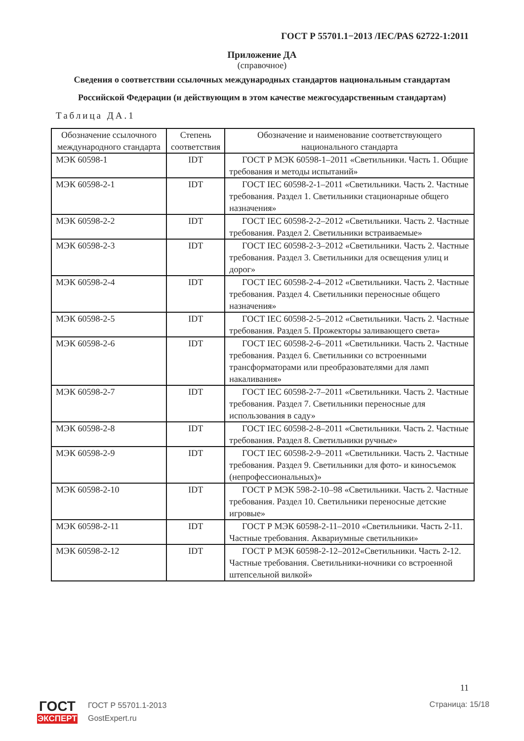ГОСТ Р 55701.1−2013 /IEC/PAS 62722-1:2011
Приложение ДА
(справочное)
Сведения о соответствии ссылочных международных стандартов национальным стандартам Российской Федерации (и действующим в этом качестве межгосударственным стандартам)
Таблица ДА.1
| Обозначение ссылочного международного стандарта | Степень соответствия | Обозначение и наименование соответствующего национального стандарта |
| --- | --- | --- |
| МЭК 60598-1 | IDT | ГОСТ Р МЭК 60598-1–2011 «Светильники. Часть 1. Общие требования и методы испытаний» |
| МЭК 60598-2-1 | IDT | ГОСТ IEC 60598-2-1–2011 «Светильники. Часть 2. Частные требования. Раздел 1. Светильники стационарные общего назначения» |
| МЭК 60598-2-2 | IDT | ГОСТ IEC 60598-2-2–2012 «Светильники. Часть 2. Частные требования. Раздел 2. Светильники встраиваемые» |
| МЭК 60598-2-3 | IDT | ГОСТ IEC 60598-2-3–2012 «Светильники. Часть 2. Частные требования. Раздел 3. Светильники для освещения улиц и дорог» |
| МЭК 60598-2-4 | IDT | ГОСТ IEC 60598-2-4–2012 «Светильники. Часть 2. Частные требования. Раздел 4. Светильники переносные общего назначения» |
| МЭК 60598-2-5 | IDT | ГОСТ IEC 60598-2-5–2012 «Светильники. Часть 2. Частные требования. Раздел 5. Прожекторы заливающего света» |
| МЭК 60598-2-6 | IDT | ГОСТ IEC 60598-2-6–2011 «Светильники. Часть 2. Частные требования. Раздел 6. Светильники со встроенными трансформаторами или преобразователями для ламп накаливания» |
| МЭК 60598-2-7 | IDT | ГОСТ IEC 60598-2-7–2011 «Светильники. Часть 2. Частные требования. Раздел 7. Светильники переносные для использования в саду» |
| МЭК 60598-2-8 | IDT | ГОСТ IEC 60598-2-8–2011 «Светильники. Часть 2. Частные требования. Раздел 8. Светильники ручные» |
| МЭК 60598-2-9 | IDT | ГОСТ IEC 60598-2-9–2011 «Светильники. Часть 2. Частные требования. Раздел 9. Светильники для фото- и киносъемок (непрофессиональных)» |
| МЭК 60598-2-10 | IDT | ГОСТ Р МЭК 598-2-10–98 «Светильники. Часть 2. Частные требования. Раздел 10. Светильники переносные детские игровые» |
| МЭК 60598-2-11 | IDT | ГОСТ Р МЭК 60598-2-11–2010 «Светильники. Часть 2-11. Частные требования. Аквариумные светильники» |
| МЭК 60598-2-12 | IDT | ГОСТ Р МЭК 60598-2-12–2012«Светильники. Часть 2-12. Частные требования. Светильники-ночники со встроенной штепсельной вилкой» |
11
ГОСТ
ЭКСПЕРТ
ГОСТ Р 55701.1-2013
GostExpert.ru
Страница: 15/18